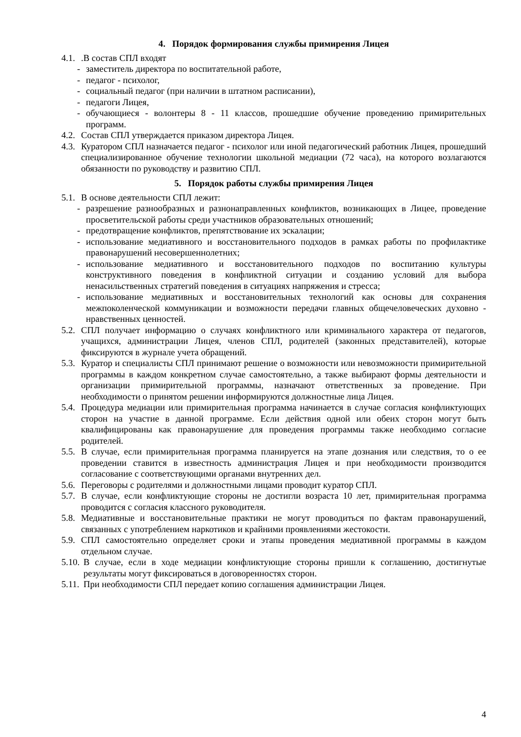4. Порядок формирования службы примирения Лицея
4.1..В состав СПЛ входят
- заместитель директора по воспитательной работе,
- педагог - психолог,
- социальный педагог (при наличии в штатном расписании),
- педагоги Лицея,
- обучающиеся - волонтеры 8 - 11 классов, прошедшие обучение проведению примирительных программ.
4.2. Состав СПЛ утверждается приказом директора Лицея.
4.3. Куратором СПЛ назначается педагог - психолог или иной педагогический работник Лицея, прошедший специализированное обучение технологии школьной медиации (72 часа), на которого возлагаются обязанности по руководству и развитию СПЛ.
5. Порядок работы службы примирения Лицея
5.1. В основе деятельности СПЛ лежит:
- разрешение разнообразных и разнонаправленных конфликтов, возникающих в Лицее, проведение просветительской работы среди участников образовательных отношений;
- предотвращение конфликтов, препятствование их эскалации;
- использование медиативного и восстановительного подходов в рамках работы по профилактике правонарушений несовершеннолетних;
- использование медиативного и восстановительного подходов по воспитанию культуры конструктивного поведения в конфликтной ситуации и созданию условий для выбора ненасильственных стратегий поведения в ситуациях напряжения и стресса;
- использование медиативных и восстановительных технологий как основы для сохранения межпоколенческой коммуникации и возможности передачи главных общечеловеческих духовно - нравственных ценностей.
5.2. СПЛ получает информацию о случаях конфликтного или криминального характера от педагогов, учащихся, администрации Лицея, членов СПЛ, родителей (законных представителей), которые фиксируются в журнале учета обращений.
5.3. Куратор и специалисты СПЛ принимают решение о возможности или невозможности примирительной программы в каждом конкретном случае самостоятельно, а также выбирают формы деятельности и организации примирительной программы, назначают ответственных за проведение. При необходимости о принятом решении информируются должностные лица Лицея.
5.4. Процедура медиации или примирительная программа начинается в случае согласия конфликтующих сторон на участие в данной программе. Если действия одной или обеих сторон могут быть квалифицированы как правонарушение для проведения программы также необходимо согласие родителей.
5.5. В случае, если примирительная программа планируется на этапе дознания или следствия, то о ее проведении ставится в известность администрация Лицея и при необходимости производится согласование с соответствующими органами внутренних дел.
5.6. Переговоры с родителями и должностными лицами проводит куратор СПЛ.
5.7. В случае, если конфликтующие стороны не достигли возраста 10 лет, примирительная программа проводится с согласия классного руководителя.
5.8. Медиативные и восстановительные практики не могут проводиться по фактам правонарушений, связанных с употреблением наркотиков и крайними проявлениями жестокости.
5.9. СПЛ самостоятельно определяет сроки и этапы проведения медиативной программы в каждом отдельном случае.
5.10. В случае, если в ходе медиации конфликтующие стороны пришли к соглашению, достигнутые результаты могут фиксироваться в договоренностях сторон.
5.11. При необходимости СПЛ передает копию соглашения администрации Лицея.
4